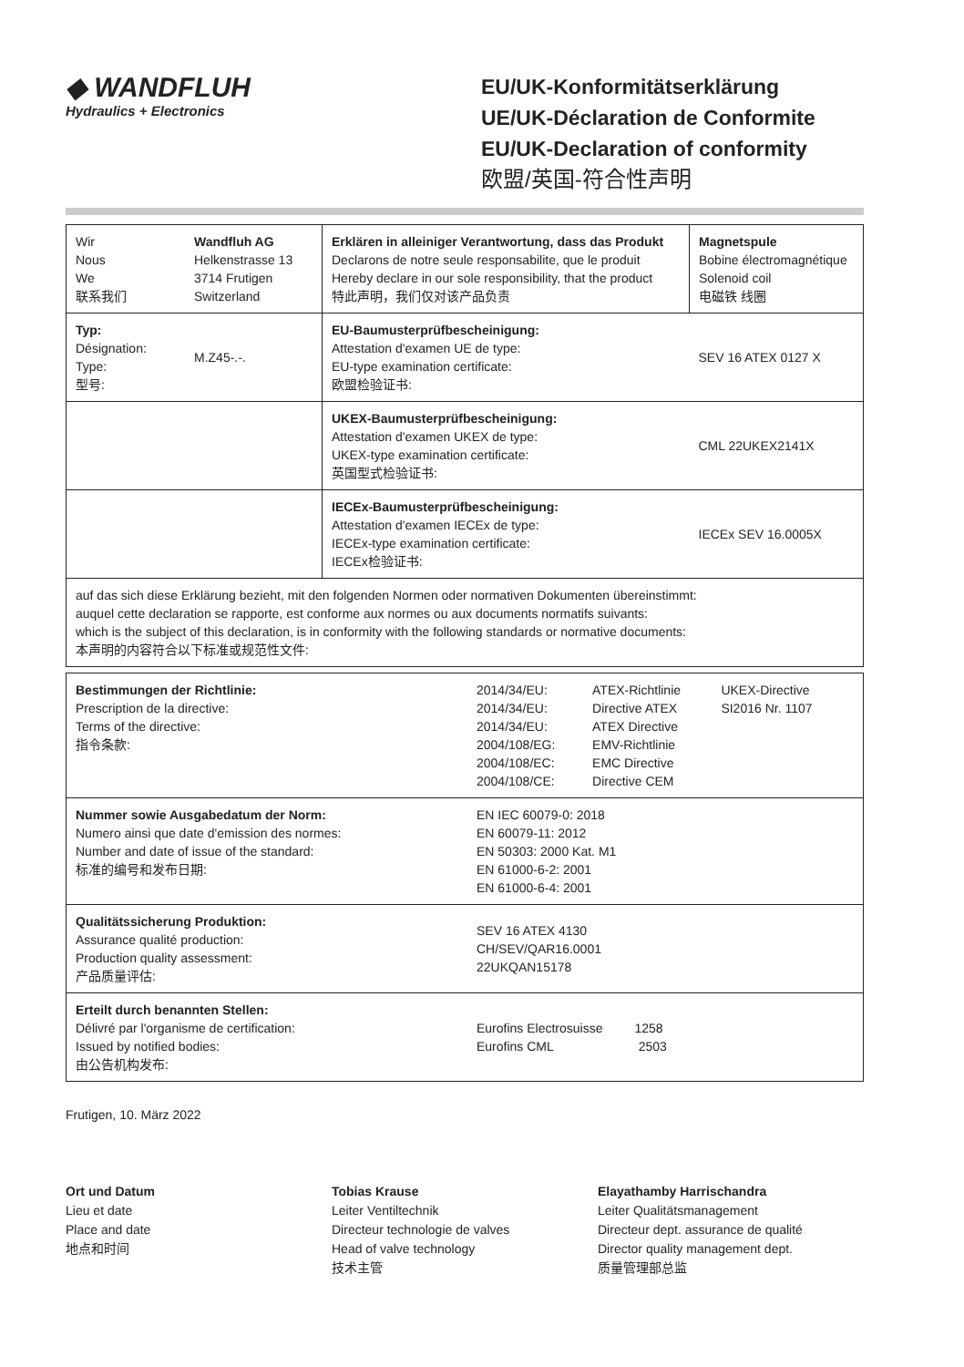◆ WANDFLUH
Hydraulics + Electronics
EU/UK-Konformitätserklärung
UE/UK-Déclaration de Conformite
EU/UK-Declaration of conformity
欧盟/英国-符合性声明
| Wir Nous We 联系我们 | Wandfluh AG Helkenstrasse 13 3714 Frutigen Switzerland | Erklären in alleiniger Verantwortung, dass das Produkt Declarons de notre seule responsabilite, que le produit Hereby declare in our sole responsibility, that the product 特此声明，我们仅对该产品负责 | Magnetspule Bobine électromagnétique Solenoid coil 电磁铁 线圈 |
| Typ: Désignation: Type: 型号: | M.Z45-.-. | EU-Baumusterprüfbescheinigung: Attestation d'examen UE de type: EU-type examination certificate: 欧盟检验证书: | SEV 16 ATEX 0127 X |
| | | UKEX-Baumusterprüfbescheinigung: Attestation d'examen UKEX de type: UKEX-type examination certificate: 英国型式检验证书: | CML 22UKEX2141X |
| | | IECEx-Baumusterprüfbescheinigung: Attestation d'examen IECEx de type: IECEx-type examination certificate: IECEx检验证书: | IECEx SEV 16.0005X |
| auf das sich diese Erklärung bezieht, mit den folgenden Normen oder normativen Dokumenten übereinstimmt: auquel cette declaration se rapporte, est conforme aux normes ou aux documents normatifs suivants: which is the subject of this declaration, is in conformity with the following standards or normative documents: 本声明的内容符合以下标准或规范性文件: | | | |
| Bestimmungen der Richtlinie: Prescription de la directive: Terms of the directive: 指令条款: | / 2014/34/EU: 2014/34/EU: 2014/34/EU: 2004/108/EG: 2004/108/EC: 2004/108/CE: / ATEX-Richtlinie Directive ATEX ATEX Directive EMV-Richtlinie EMC Directive Directive CEM / UKEX-Directive SI2016 Nr. 1107 / |
| Nummer sowie Ausgabedatum der Norm: Numero ainsi que date d'emission des normes: Number and date of issue of the standard: 标准的编号和发布日期: | EN IEC 60079-0: 2018 EN 60079-11: 2012 EN 50303: 2000 Kat. M1 EN 61000-6-2: 2001 EN 61000-6-4: 2001 |
| Qualitätssicherung Produktion: Assurance qualité production: Production quality assessment: 产品质量评估: | SEV 16 ATEX 4130 CH/SEV/QAR16.0001 22UKQAN15178 |
| Erteilt durch benannten Stellen: Délivré par l'organisme de certification: Issued by notified bodies: 由公告机构发布: | Eurofins Electrosuisse 1258 Eurofins CML 2503 |
Frutigen, 10. März 2022
Ort und Datum
Lieu et date
Place and date
地点和时间
Tobias Krause
Leiter Ventiltechnik
Directeur technologie de valves
Head of valve technology
技术主管
Elayathamby Harrischandra
Leiter Qualitätsmanagement
Directeur dept. assurance de qualité
Director quality management dept.
质量管理部总监